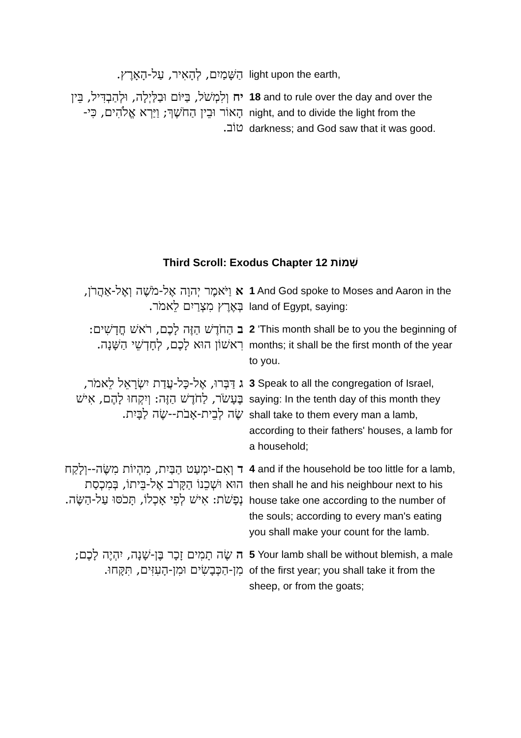| הַשָּׁמַיִם, לְהָאִיר, עַל-הָאָרֶץ. | light upon the earth, |
| יח וְלִמְשֹׁל, בַּיּוֹם וּבַלַּיְלָה, וּלְהַבְדִּיל, בֵּין הָאוֹר וּבֵין הַחֹשֶׁךְ; וַיַּרְא אֱלֹהִים, כִּי-טוֹב. | 18 and to rule over the day and over the night, and to divide the light from the darkness; and God saw that it was good. |
Third Scroll: Exodus Chapter 12 שְׁמוֹת
| א וַיֹּאמֶר יְהוָה אֶל-מֹשֶׁה וְאֶל-אַהֲרֹן, בְּאֶרֶץ מִצְרַיִם לֵאמֹר. | 1 And God spoke to Moses and Aaron in the land of Egypt, saying: |
| ב הַחֹדֶשׁ הַזֶּה לָכֶם, רֹאשׁ חֳדָשִׁים: רִאשׁוֹן הוּא לָכֶם, לְחָדְשֵׁי הַשָּׁנָה. | 2 'This month shall be to you the beginning of months; it shall be the first month of the year to you. |
| ג דַּבְּרוּ, אֶל-כָּל-עֲדַת יִשְׂרָאֵל לֵאמֹר, בֶּעָשֹׂר, לַחֹדֶשׁ הַזֶּה: וְיִקְחוּ לָהֶם, אִישׁ שֶׂה לְבֵית-אָבֹת--שֶׂה לַבָּיִת. | 3 Speak to all the congregation of Israel, saying: In the tenth day of this month they shall take to them every man a lamb, according to their fathers' houses, a lamb for a household; |
| ד וְאִם-יִמְעַט הַבַּיִת, מִהְיוֹת מִשֶּׂה--וְלָקַח הוּא וּשְׁכֵנוֹ הַקָּרֹב אֶל-בֵּיתוֹ, בְּמִכְסַת נְפָשֹׁת: אִישׁ לְפִי אָכְלוֹ, תָּכֹסּוּ עַל-הַשֶּׂה. | 4 and if the household be too little for a lamb, then shall he and his neighbour next to his house take one according to the number of the souls; according to every man's eating you shall make your count for the lamb. |
| ה שֶׂה תָמִים זָכָר בֶּן-שָׁנָה, יִהְיֶה לָכֶם; מִן-הַכְּבָשִׂים וּמִן-הָעִזִּים, תִּקָּחוּ. | 5 Your lamb shall be without blemish, a male of the first year; you shall take it from the sheep, or from the goats; |